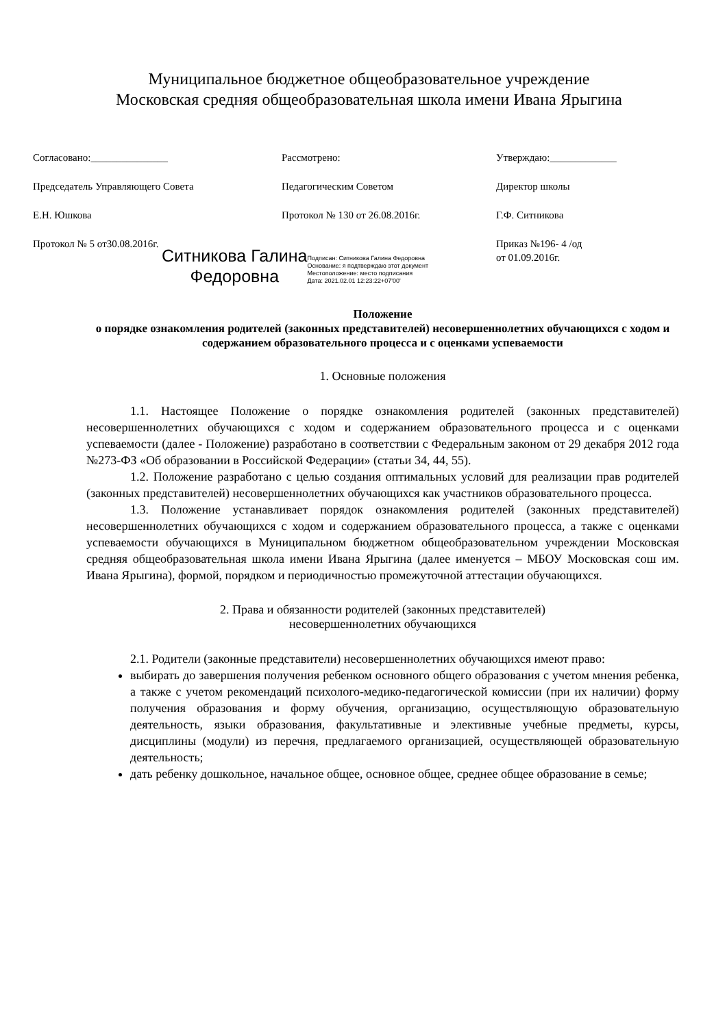Муниципальное бюджетное общеобразовательное учреждение
Московская средняя общеобразовательная школа имени Ивана Ярыгина
Согласовано:_______________
Председатель Управляющего Совета
Е.Н. Юшкова
Протокол № 5 от30.08.2016г.
Рассмотрено:
Педагогическим Советом
Протокол № 130 от 26.08.2016г.
Утверждаю:_____________
Директор школы
Г.Ф. Ситникова
Приказ №196- 4 /од
от 01.09.2016г.
Ситникова Галина
Федоровна
Подписан: Ситникова Галина Федоровна
Основание: я подтверждаю этот документ
Местоположение: место подписания
Дата: 2021.02.01 12:23:22+07'00'
Положение
о порядке ознакомления родителей (законных представителей) несовершеннолетних обучающихся с ходом и содержанием образовательного процесса и с оценками успеваемости
1. Основные положения
1.1. Настоящее Положение о порядке ознакомления родителей (законных представителей) несовершеннолетних обучающихся с ходом и содержанием образовательного процесса и с оценками успеваемости (далее - Положение) разработано в соответствии с Федеральным законом от 29 декабря 2012 года №273-ФЗ «Об образовании в Российской Федерации» (статьи 34, 44, 55).
1.2. Положение разработано с целью создания оптимальных условий для реализации прав родителей (законных представителей) несовершеннолетних обучающихся как участников образовательного процесса.
1.3. Положение устанавливает порядок ознакомления родителей (законных представителей) несовершеннолетних обучающихся с ходом и содержанием образовательного процесса, а также с оценками успеваемости обучающихся в Муниципальном бюджетном общеобразовательном учреждении Московская средняя общеобразовательная школа имени Ивана Ярыгина (далее именуется – МБОУ Московская сош им. Ивана Ярыгина), формой, порядком и периодичностью промежуточной аттестации обучающихся.
2. Права и обязанности родителей (законных представителей)
несовершеннолетних обучающихся
2.1. Родители (законные представители) несовершеннолетних обучающихся имеют право:
выбирать до завершения получения ребенком основного общего образования с учетом мнения ребенка, а также с учетом рекомендаций психолого-медико-педагогической комиссии (при их наличии) форму получения образования и форму обучения, организацию, осуществляющую образовательную деятельность, языки образования, факультативные и элективные учебные предметы, курсы, дисциплины (модули) из перечня, предлагаемого организацией, осуществляющей образовательную деятельность;
дать ребенку дошкольное, начальное общее, основное общее, среднее общее образование в семье;